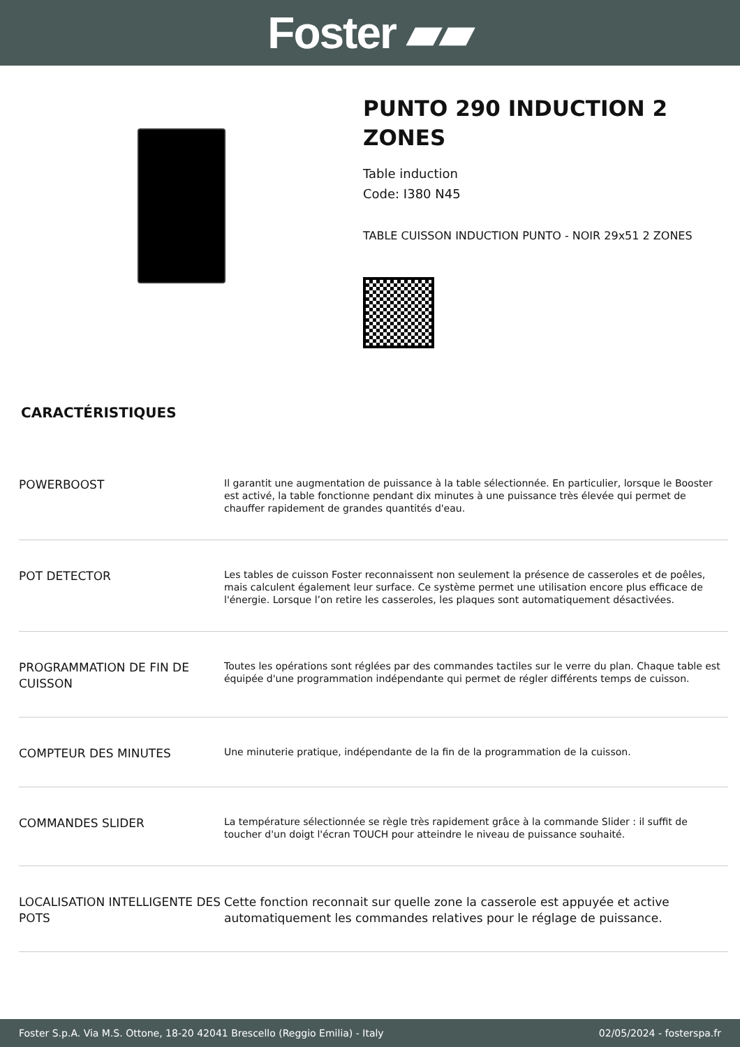Foster ▰▰
PUNTO 290 INDUCTION 2 ZONES
Table induction
Code: I380 N45
TABLE CUISSON INDUCTION PUNTO - NOIR 29x51 2 ZONES
CARACTÉRISTIQUES
| POWERBOOST | Il garantit une augmentation de puissance à la table sélectionnée. En particulier, lorsque le Booster est activé, la table fonctionne pendant dix minutes à une puissance très élevée qui permet de chauffer rapidement de grandes quantités d'eau. |
| POT DETECTOR | Les tables de cuisson Foster reconnaissent non seulement la présence de casseroles et de poêles, mais calculent également leur surface. Ce système permet une utilisation encore plus efficace de l'énergie. Lorsque l’on retire les casseroles, les plaques sont automatiquement désactivées. |
| PROGRAMMATION DE FIN DE CUISSON | Toutes les opérations sont réglées par des commandes tactiles sur le verre du plan. Chaque table est équipée d'une programmation indépendante qui permet de régler différents temps de cuisson. |
| COMPTEUR DES MINUTES | Une minuterie pratique, indépendante de la fin de la programmation de la cuisson. |
| COMMANDES SLIDER | La température sélectionnée se règle très rapidement grâce à la commande Slider : il suffit de toucher d'un doigt l'écran TOUCH pour atteindre le niveau de puissance souhaité. |
| LOCALISATION INTELLIGENTE DES POTS | Cette fonction reconnait sur quelle zone la casserole est appuyée et active automatiquement les commandes relatives pour le réglage de puissance. |
Foster S.p.A. Via M.S. Ottone, 18-20 42041 Brescello (Reggio Emilia) - Italy 02/05/2024 - fosterspa.fr